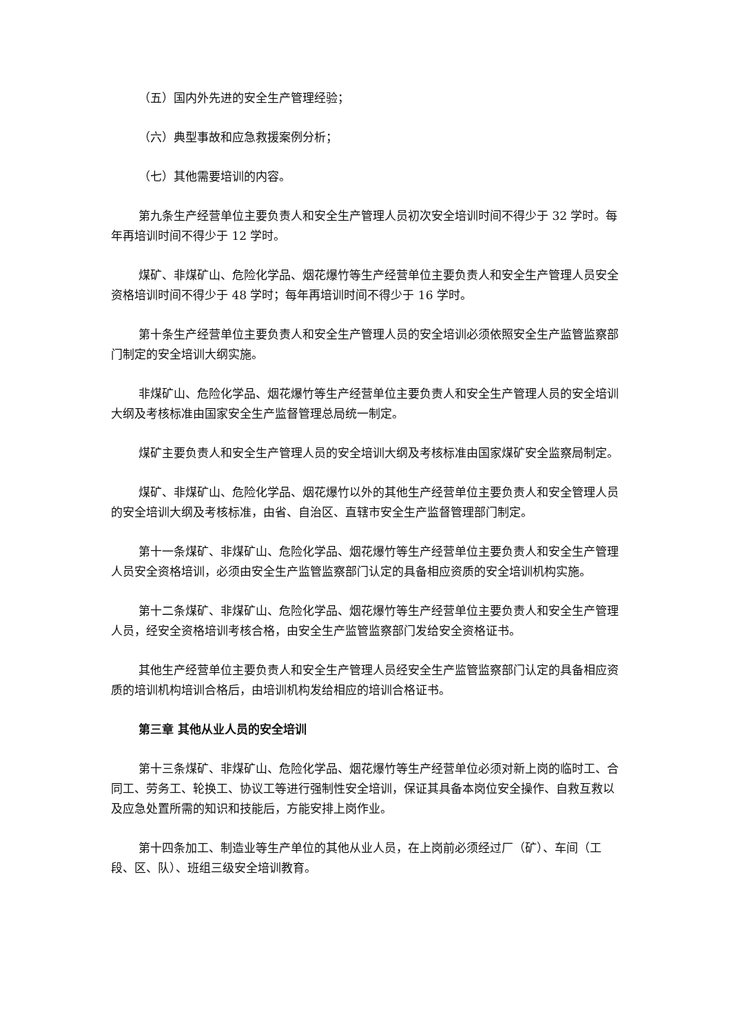（五）国内外先进的安全生产管理经验；
（六）典型事故和应急救援案例分析；
（七）其他需要培训的内容。
第九条生产经营单位主要负责人和安全生产管理人员初次安全培训时间不得少于 32 学时。每年再培训时间不得少于 12 学时。
煤矿、非煤矿山、危险化学品、烟花爆竹等生产经营单位主要负责人和安全生产管理人员安全资格培训时间不得少于 48 学时；每年再培训时间不得少于 16 学时。
第十条生产经营单位主要负责人和安全生产管理人员的安全培训必须依照安全生产监管监察部门制定的安全培训大纲实施。
非煤矿山、危险化学品、烟花爆竹等生产经营单位主要负责人和安全生产管理人员的安全培训大纲及考核标准由国家安全生产监督管理总局统一制定。
煤矿主要负责人和安全生产管理人员的安全培训大纲及考核标准由国家煤矿安全监察局制定。
煤矿、非煤矿山、危险化学品、烟花爆竹以外的其他生产经营单位主要负责人和安全管理人员的安全培训大纲及考核标准，由省、自治区、直辖市安全生产监督管理部门制定。
第十一条煤矿、非煤矿山、危险化学品、烟花爆竹等生产经营单位主要负责人和安全生产管理人员安全资格培训，必须由安全生产监管监察部门认定的具备相应资质的安全培训机构实施。
第十二条煤矿、非煤矿山、危险化学品、烟花爆竹等生产经营单位主要负责人和安全生产管理人员，经安全资格培训考核合格，由安全生产监管监察部门发给安全资格证书。
其他生产经营单位主要负责人和安全生产管理人员经安全生产监管监察部门认定的具备相应资质的培训机构培训合格后，由培训机构发给相应的培训合格证书。
第三章 其他从业人员的安全培训
第十三条煤矿、非煤矿山、危险化学品、烟花爆竹等生产经营单位必须对新上岗的临时工、合同工、劳务工、轮换工、协议工等进行强制性安全培训，保证其具备本岗位安全操作、自救互救以及应急处置所需的知识和技能后，方能安排上岗作业。
第十四条加工、制造业等生产单位的其他从业人员，在上岗前必须经过厂（矿）、车间（工段、区、队）、班组三级安全培训教育。